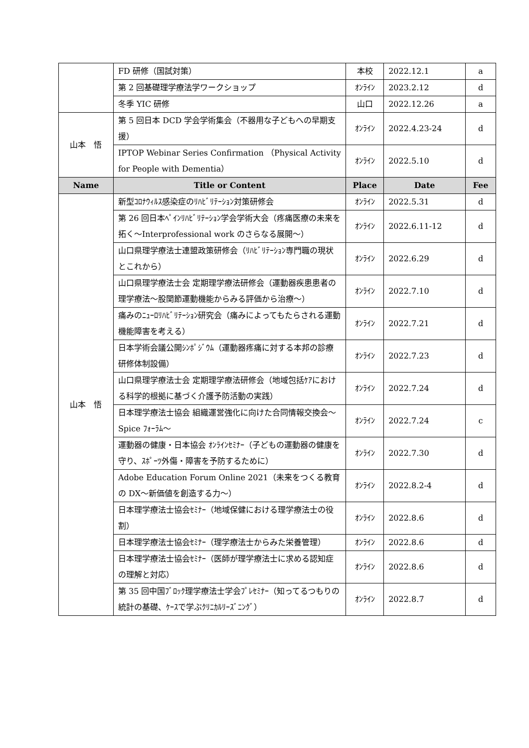| | FD 研修（国試対策） | 本校 | 2022.12.1 | a |
| | 第 2 回基礎理学療法学ワークショップ | ｵﾝﾗｲﾝ | 2023.2.12 | d |
| | 冬季 YIC 研修 | 山口 | 2022.12.26 | a |
| 山本 悟 | 第 5 回日本 DCD 学会学術集会（不器用な子どもへの早期支援） | ｵﾝﾗｲﾝ | 2022.4.23-24 | d |
| | IPTOP Webinar Series Confirmation （Physical Activity for People with Dementia） | ｵﾝﾗｲﾝ | 2022.5.10 | d |
| Name | Title or Content | Place | Date | Fee |
| 山本 悟 | 新型ｺﾛﾅｳｨﾙｽ感染症のﾘﾊﾋﾞﾘﾃｰｼｮﾝ対策研修会 | ｵﾝﾗｲﾝ | 2022.5.31 | d |
| | 第 26 回日本ﾍﾟｲﾝﾘﾊﾋﾞﾘﾃｰｼｮﾝ学会学術大会（疼痛医療の未来を拓く～Interprofessional work のさらなる展開～） | ｵﾝﾗｲﾝ | 2022.6.11-12 | d |
| | 山口県理学療法士連盟政策研修会（ﾘﾊﾋﾞﾘﾃｰｼｮﾝ専門職の現状とこれから） | ｵﾝﾗｲﾝ | 2022.6.29 | d |
| | 山口県理学療法士会 定期理学療法研修会（運動器疾患患者の理学療法～股関節運動機能からみる評価から治療～） | ｵﾝﾗｲﾝ | 2022.7.10 | d |
| | 痛みのﾆｭｰﾛﾘﾊﾋﾞﾘﾃｰｼｮﾝ研究会（痛みによってもたらされる運動機能障害を考える） | ｵﾝﾗｲﾝ | 2022.7.21 | d |
| | 日本学術会議公開ｼﾝﾎﾟｼﾞｳﾑ（運動器疼痛に対する本邦の診療研修体制設備） | ｵﾝﾗｲﾝ | 2022.7.23 | d |
| | 山口県理学療法士会 定期理学療法研修会（地域包括ｹｱにおける科学的根拠に基づく介護予防活動の実践） | ｵﾝﾗｲﾝ | 2022.7.24 | d |
| | 日本理学療法士協会 組織運営強化に向けた合同情報交換会～Spice ﾌｫｰﾗﾑ～ | ｵﾝﾗｲﾝ | 2022.7.24 | c |
| | 運動器の健康・日本協会 ｵﾝﾗｲﾝｾﾐﾅｰ（子どもの運動器の健康を守り、ｽﾎﾟｰﾂ外傷・障害を予防するために） | ｵﾝﾗｲﾝ | 2022.7.30 | d |
| | Adobe Education Forum Online 2021（未来をつくる教育の DX～新価値を創造する力～） | ｵﾝﾗｲﾝ | 2022.8.2-4 | d |
| | 日本理学療法士協会ｾﾐﾅｰ（地域保健における理学療法士の役割） | ｵﾝﾗｲﾝ | 2022.8.6 | d |
| | 日本理学療法士協会ｾﾐﾅｰ（理学療法士からみた栄養管理） | ｵﾝﾗｲﾝ | 2022.8.6 | d |
| | 日本理学療法士協会ｾﾐﾅｰ（医師が理学療法士に求める認知症の理解と対応） | ｵﾝﾗｲﾝ | 2022.8.6 | d |
| | 第 35 回中国ﾌﾞﾛｯｸ理学療法士学会ﾌﾟﾚｾﾐﾅｰ（知ってるつもりの統計の基礎、ｹｰｽで学ぶｸﾘﾆｶﾙﾘｰｽﾞﾆﾝｸﾞ） | ｵﾝﾗｲﾝ | 2022.8.7 | d |